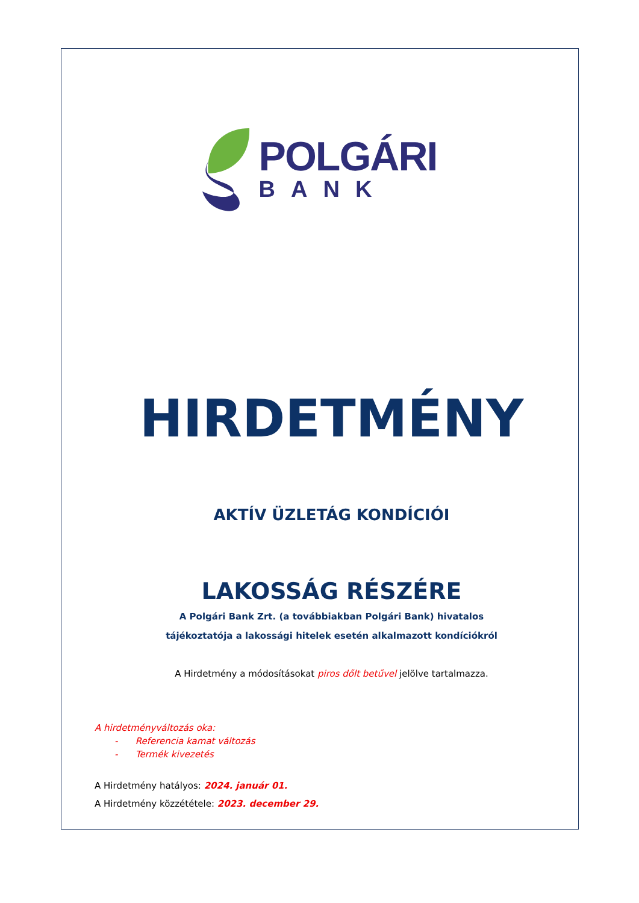POLGÁRI
BANK
HIRDETMÉNY
AKTÍV ÜZLETÁG KONDÍCIÓI
LAKOSSÁG RÉSZÉRE
A Polgári Bank Zrt. (a továbbiakban Polgári Bank) hivatalos
tájékoztatója a lakossági hitelek esetén alkalmazott kondíciókról
A Hirdetmény a módosításokat piros dőlt betűvel jelölve tartalmazza.
A hirdetményváltozás oka:
- Referencia kamat változás
- Termék kivezetés
A Hirdetmény hatályos: 2024. január 01.
A Hirdetmény közzététele: 2023. december 29.